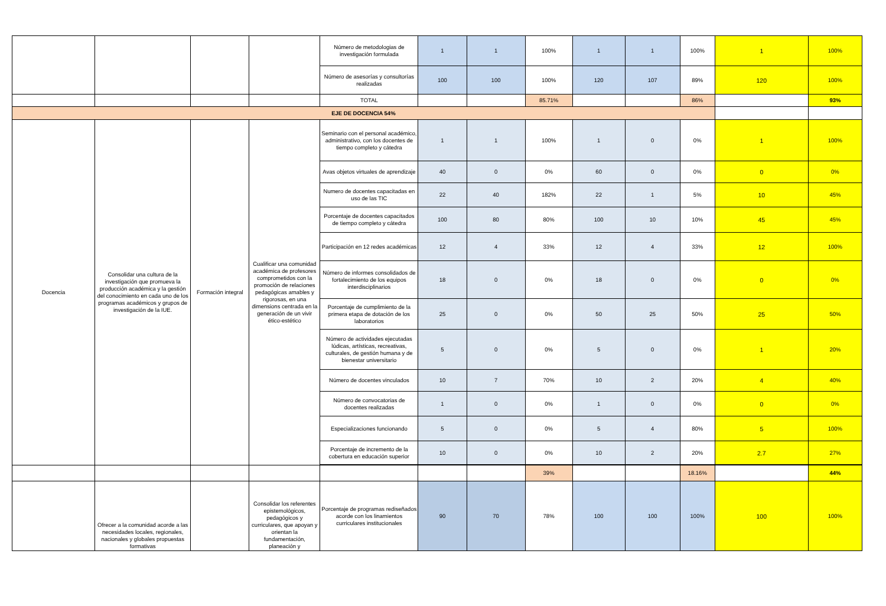| | | | | Número de metodologias de investigación formulada | 1 | 1 | 100% | 1 | 1 | 100% | 1 | 100% |
| | | | | Número de asesorías y consultorías realizadas | 100 | 100 | 100% | 120 | 107 | 89% | 120 | 100% |
| | | | | TOTAL | | | 85.71% | | | 86% | | 93% |
| EJE DE DOCENCIA 54% | | | | | | | | | | | | |
| Docencia | Consolidar una cultura de la investigación que promueva la producción académica y la gestión del conocimiento en cada uno de los programas académicos y grupos de investigación de la IUE. | Formación integral | Cualificar una comunidad académica de profesores comprometidos con la promoción de relaciones pedagógicas amables y rigorosas, en una dimensions centrada en la generación de un vivir ético-estético | Seminario con el personal académico, administrativo, con los docentes de tiempo completo y cátedra | 1 | 1 | 100% | 1 | 0 | 0% | 1 | 100% |
| | | | | Avas objetos virtuales de aprendizaje | 40 | 0 | 0% | 60 | 0 | 0% | 0 | 0% |
| | | | | Numero de docentes capacitadas en uso de las TIC | 22 | 40 | 182% | 22 | 1 | 5% | 10 | 45% |
| | | | | Porcentaje de docentes capacitados de tiempo completo y cátedra | 100 | 80 | 80% | 100 | 10 | 10% | 45 | 45% |
| | | | | Participación en 12 redes académicas | 12 | 4 | 33% | 12 | 4 | 33% | 12 | 100% |
| | | | | Número de informes consolidados de fortalecimiento de los equipos interdisciplinarios | 18 | 0 | 0% | 18 | 0 | 0% | 0 | 0% |
| | | | | Porcentaje de cumplimiento de la primera etapa de dotación de los laboratorios | 25 | 0 | 0% | 50 | 25 | 50% | 25 | 50% |
| | | | | Número de actividades ejecutadas lúdicas, artísticas, recreativas, culturales, de gestión humana y de bienestar universitario | 5 | 0 | 0% | 5 | 0 | 0% | 1 | 20% |
| | | | | Número de docentes vinculados | 10 | 7 | 70% | 10 | 2 | 20% | 4 | 40% |
| | | | | Número de convocatorias de docentes realizadas | 1 | 0 | 0% | 1 | 0 | 0% | 0 | 0% |
| | | | | Especializaciones funcionando | 5 | 0 | 0% | 5 | 4 | 80% | 5 | 100% |
| | | | | Porcentaje de incremento de la cobertura en educación superior | 10 | 0 | 0% | 10 | 2 | 20% | 2.7 | 27% |
| | | | | | | | 39% | | | 18.16% | | 44% |
| | Ofrecer a la comunidad acorde a las necesidades locales, regionales, nacionales y globales propuestas formativas | | Consolidar los referentes epistemológicos, pedagógicos y curriculares, que apoyan y orientan la fundamentación, planeación y | Porcentaje de programas rediseñados acorde con los linamientos curriculares institucionales | 90 | 70 | 78% | 100 | 100 | 100% | 100 | 100% |